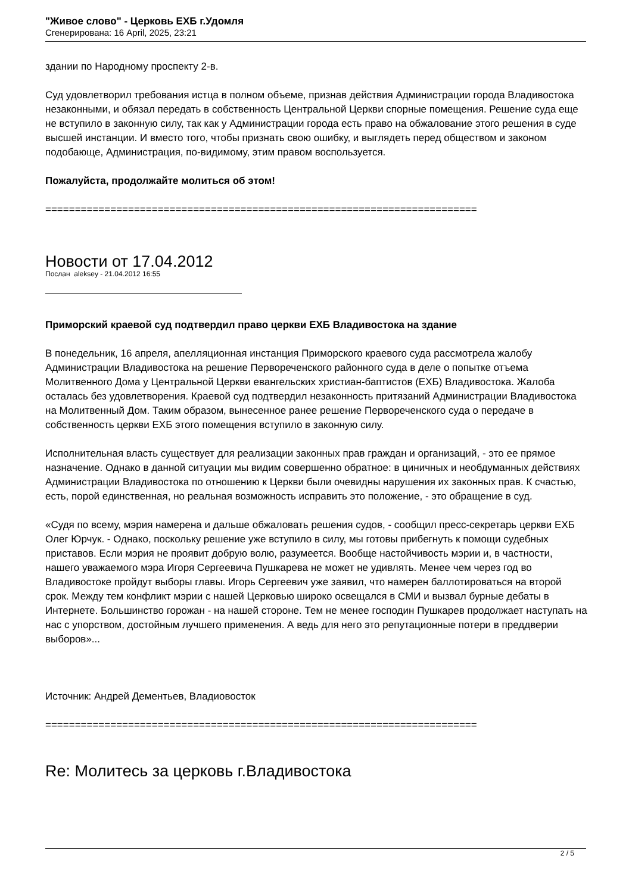"Живое слово" - Церковь ЕХБ г.Удомля
Сгенерирована: 16 April, 2025, 23:21
здании по Народному проспекту 2-в.
Суд удовлетворил требования истца в полном объеме, признав действия Администрации города Владивостока незаконными, и обязал передать в собственность Центральной Церкви спорные помещения. Решение суда еще не вступило в законную силу, так как у Администрации города есть право на обжалование этого решения в суде высшей инстанции. И вместо того, чтобы признать свою ошибку, и выглядеть перед обществом и законом подобающе, Администрация, по-видимому, этим правом воспользуется.
Пожалуйста, продолжайте молиться об этом!
=========================================================================
Новости от 17.04.2012
Послан aleksey - 21.04.2012 16:55
Приморский краевой суд подтвердил право церкви ЕХБ Владивостока на здание
В понедельник, 16 апреля, апелляционная инстанция Приморского краевого суда рассмотрела жалобу Администрации Владивостока на решение Первореченского районного суда в деле о попытке отъема Молитвенного Дома у Центральной Церкви евангельских христиан-баптистов (ЕХБ) Владивостока. Жалоба осталась без удовлетворения. Краевой суд подтвердил незаконность притязаний Администрации Владивостока на Молитвенный Дом. Таким образом, вынесенное ранее решение Первореченского суда о передаче в собственность церкви ЕХБ этого помещения вступило в законную силу.
Исполнительная власть существует для реализации законных прав граждан и организаций, - это ее прямое назначение. Однако в данной ситуации мы видим совершенно обратное: в циничных и необдуманных действиях Администрации Владивостока по отношению к Церкви были очевидны нарушения их законных прав. К счастью, есть, порой единственная, но реальная возможность исправить это положение, - это обращение в суд.
«Судя по всему, мэрия намерена и дальше обжаловать решения судов, - сообщил пресс-секретарь церкви ЕХБ Олег Юрчук. - Однако, поскольку решение уже вступило в силу, мы готовы прибегнуть к помощи судебных приставов. Если мэрия не проявит добрую волю, разумеется. Вообще настойчивость мэрии и, в частности, нашего уважаемого мэра Игоря Сергеевича Пушкарева не может не удивлять. Менее чем через год во Владивостоке пройдут выборы главы. Игорь Сергеевич уже заявил, что намерен баллотироваться на второй срок. Между тем конфликт мэрии с нашей Церковью широко освещался в СМИ и вызвал бурные дебаты в Интернете. Большинство горожан - на нашей стороне. Тем не менее господин Пушкарев продолжает наступать на нас с упорством, достойным лучшего применения. А ведь для него это репутационные потери в преддверии выборов»...
Источник: Андрей Дементьев, Владиовосток
=========================================================================
Re: Молитесь за церковь г.Владивостока
2 / 5